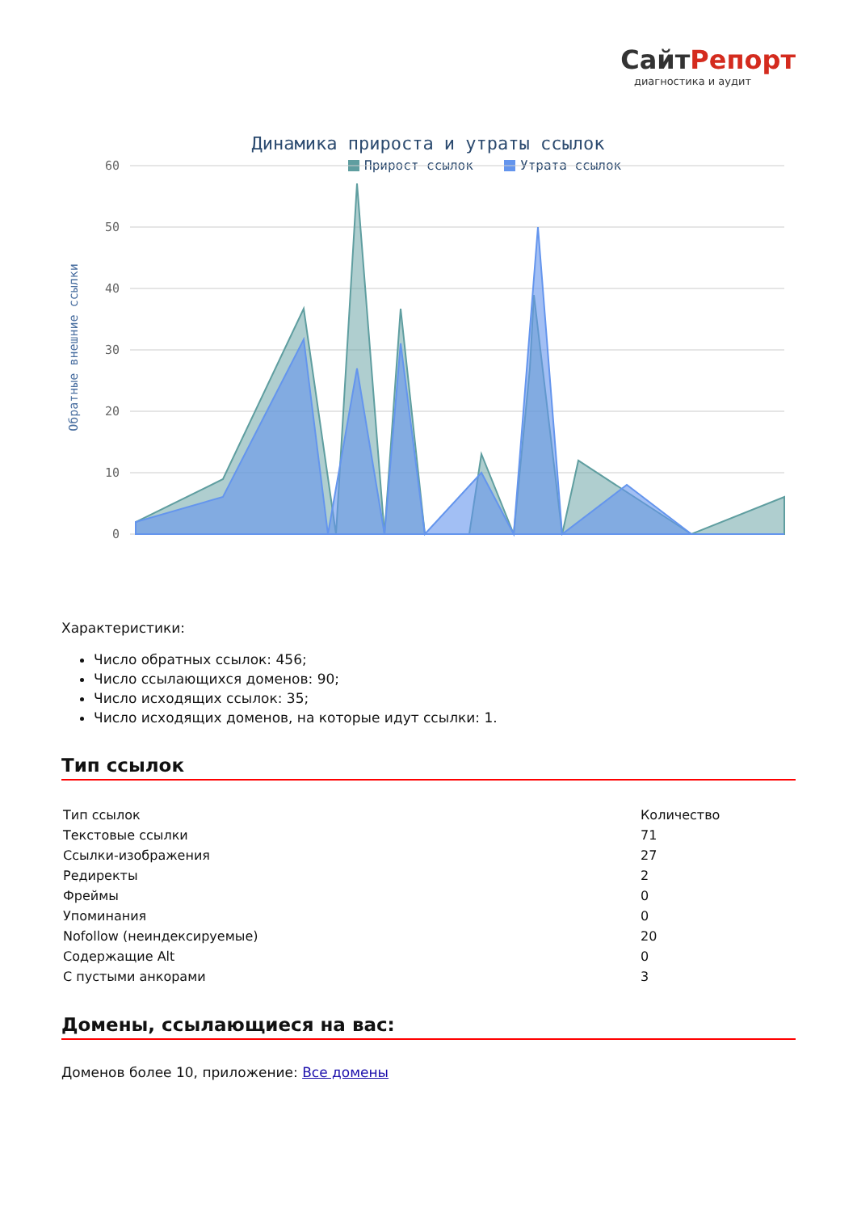СайтРепорт
диагностика и аудит
Динамика прироста и утраты ссылок
Прирост ссылок
Утрата ссылок
Обратные внешние ссылки
60
50
40
30
20
10
0
Характеристики:
Число обратных ссылок: 456;
Число ссылающихся доменов: 90;
Число исходящих ссылок: 35;
Число исходящих доменов, на которые идут ссылки: 1.
Тип ссылок
| Тип ссылок | Количество |
| Текстовые ссылки | 71 |
| Ссылки-изображения | 27 |
| Редиректы | 2 |
| Фреймы | 0 |
| Упоминания | 0 |
| Nofollow (неиндексируемые) | 20 |
| Содержащие Alt | 0 |
| С пустыми анкорами | 3 |
Домены, ссылающиеся на вас:
Доменов более 10, приложение: Все домены